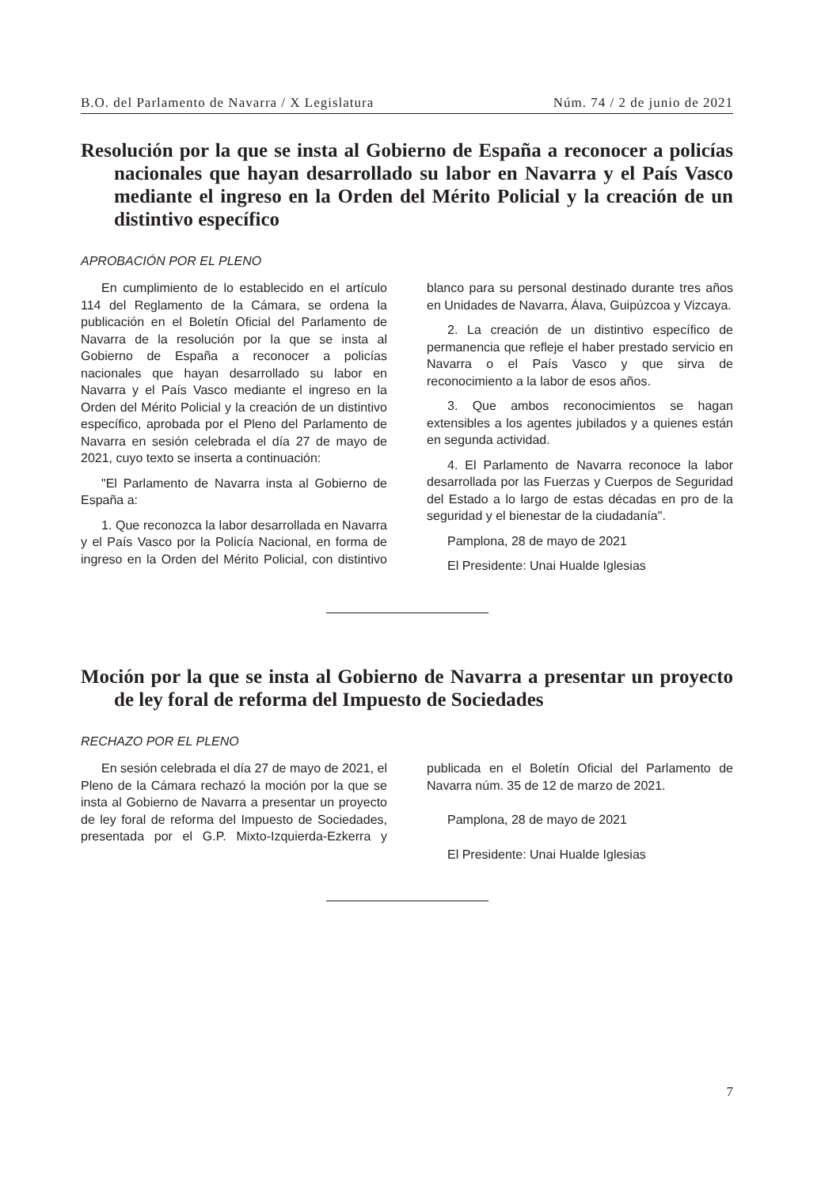B.O. del Parlamento de Navarra / X Legislatura Núm. 74 / 2 de junio de 2021
Resolución por la que se insta al Gobierno de España a reconocer a policías nacionales que hayan desarrollado su labor en Navarra y el País Vasco mediante el ingreso en la Orden del Mérito Policial y la creación de un distintivo específico
APROBACIÓN POR EL PLENO
En cumplimiento de lo establecido en el artículo 114 del Reglamento de la Cámara, se ordena la publicación en el Boletín Oficial del Parlamento de Navarra de la resolución por la que se insta al Gobierno de España a reconocer a policías nacionales que hayan desarrollado su labor en Navarra y el País Vasco mediante el ingreso en la Orden del Mérito Policial y la creación de un distintivo específico, aprobada por el Pleno del Parlamento de Navarra en sesión celebrada el día 27 de mayo de 2021, cuyo texto se inserta a continuación:
"El Parlamento de Navarra insta al Gobierno de España a:
1. Que reconozca la labor desarrollada en Navarra y el País Vasco por la Policía Nacional, en forma de ingreso en la Orden del Mérito Policial, con distintivo blanco para su personal destinado durante tres años en Unidades de Navarra, Álava, Guipúzcoa y Vizcaya.
2. La creación de un distintivo específico de permanencia que refleje el haber prestado servicio en Navarra o el País Vasco y que sirva de reconocimiento a la labor de esos años.
3. Que ambos reconocimientos se hagan extensibles a los agentes jubilados y a quienes están en segunda actividad.
4. El Parlamento de Navarra reconoce la labor desarrollada por las Fuerzas y Cuerpos de Seguridad del Estado a lo largo de estas décadas en pro de la seguridad y el bienestar de la ciudadanía".
Pamplona, 28 de mayo de 2021
El Presidente: Unai Hualde Iglesias
Moción por la que se insta al Gobierno de Navarra a presentar un proyecto de ley foral de reforma del Impuesto de Sociedades
RECHAZO POR EL PLENO
En sesión celebrada el día 27 de mayo de 2021, el Pleno de la Cámara rechazó la moción por la que se insta al Gobierno de Navarra a presentar un proyecto de ley foral de reforma del Impuesto de Sociedades, presentada por el G.P. Mixto-Izquierda-Ezkerra y publicada en el Boletín Oficial del Parlamento de Navarra núm. 35 de 12 de marzo de 2021.
Pamplona, 28 de mayo de 2021
El Presidente: Unai Hualde Iglesias
7